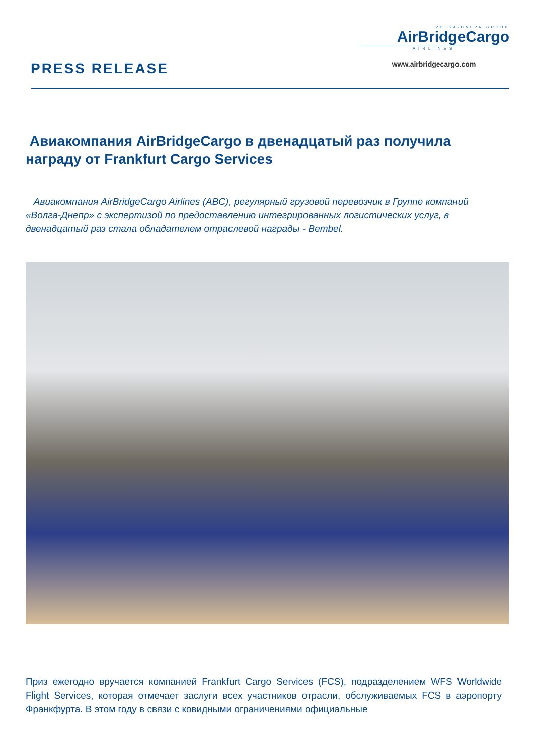PRESS RELEASE
VOLGA-DNEPR GROUP
AirBridgeCargo
AIRLINES
www.airbridgecargo.com
Авиакомпания AirBridgeCargo в двенадцатый раз получила награду от Frankfurt Cargo Services
Авиакомпания AirBridgeCargo Airlines (ABC), регулярный грузовой перевозчик в Группе компаний «Волга-Днепр» с экспертизой по предоставлению интегрированных логистических услуг, в двенадцатый раз стала обладателем отраслевой награды - Bembel.
Приз ежегодно вручается компанией Frankfurt Cargo Services (FCS), подразделением WFS Worldwide Flight Services, которая отмечает заслуги всех участников отрасли, обслуживаемых FCS в аэропорту Франкфурта. В этом году в связи с ковидными ограничениями официальные